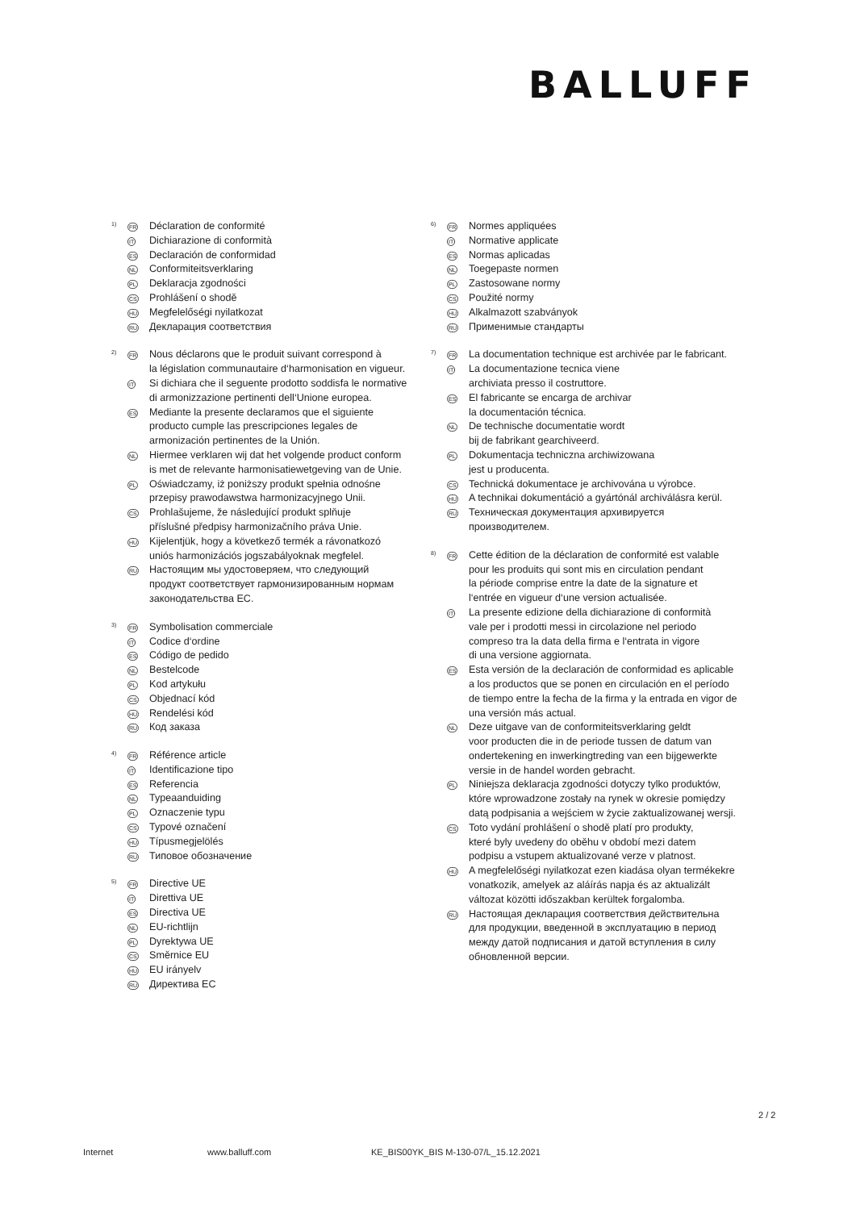BALLUFF
1)
FR
Déclaration de conformité
IT
Dichiarazione di conformità
ES
Declaración de conformidad
NL
Conformiteitsverklaring
PL
Deklaracja zgodności
CS
Prohlášení o shodě
HU
Megfelelőségi nyilatkozat
RU
Декларация соответствия
2)
FR
Nous déclarons que le produit suivant correspond à
la législation communautaire d‘harmonisation en vigueur.
IT
Si dichiara che il seguente prodotto soddisfa le normative
di armonizzazione pertinenti dell‘Unione europea.
ES
Mediante la presente declaramos que el siguiente
producto cumple las prescripciones legales de
armonización pertinentes de la Unión.
NL
Hiermee verklaren wij dat het volgende product conform
is met de relevante harmonisatiewetgeving van de Unie.
PL
Oświadczamy, iż poniższy produkt spełnia odnośne
przepisy prawodawstwa harmonizacyjnego Unii.
CS
Prohlašujeme, že následující produkt splňuje
příslušné předpisy harmonizačního práva Unie.
HU
Kijelentjük, hogy a következő termék a rávonatkozó
uniós harmonizációs jogszabályoknak megfelel.
RU
Настоящим мы удостоверяем, что следующий
продукт соответствует гармонизированным нормам
законодательства ЕС.
3)
FR
Symbolisation commerciale
IT
Codice d‘ordine
ES
Código de pedido
NL
Bestelcode
PL
Kod artykułu
CS
Objednací kód
HU
Rendelési kód
RU
Код заказа
4)
FR
Référence article
IT
Identificazione tipo
ES
Referencia
NL
Typeaanduiding
PL
Oznaczenie typu
CS
Typové označení
HU
Típusmegjelölés
RU
Типовое обозначение
5)
FR
Directive UE
IT
Direttiva UE
ES
Directiva UE
NL
EU-richtlijn
PL
Dyrektywa UE
CS
Směrnice EU
HU
EU irányelv
RU
Директива ЕС
6)
FR
Normes appliquées
IT
Normative applicate
ES
Normas aplicadas
NL
Toegepaste normen
PL
Zastosowane normy
CS
Použité normy
HU
Alkalmazott szabványok
RU
Применимые стандарты
7)
FR
La documentation technique est archivée par le fabricant.
IT
La documentazione tecnica viene
archiviata presso il costruttore.
ES
El fabricante se encarga de archivar
la documentación técnica.
NL
De technische documentatie wordt
bij de fabrikant gearchiveerd.
PL
Dokumentacja techniczna archiwizowana
jest u producenta.
CS
Technická dokumentace je archivována u výrobce.
HU
A technikai dokumentáció a gyártónál archiválásra kerül.
RU
Техническая документация архивируется
производителем.
8)
FR
Cette édition de la déclaration de conformité est valable
pour les produits qui sont mis en circulation pendant
la période comprise entre la date de la signature et
l‘entrée en vigueur d‘une version actualisée.
IT
La presente edizione della dichiarazione di conformità
vale per i prodotti messi in circolazione nel periodo
compreso tra la data della firma e l‘entrata in vigore
di una versione aggiornata.
ES
Esta versión de la declaración de conformidad es aplicable
a los productos que se ponen en circulación en el período
de tiempo entre la fecha de la firma y la entrada en vigor de
una versión más actual.
NL
Deze uitgave van de conformiteitsverklaring geldt
voor producten die in de periode tussen de datum van
ondertekening en inwerkingtreding van een bijgewerkte
versie in de handel worden gebracht.
PL
Niniejsza deklaracja zgodności dotyczy tylko produktów,
które wprowadzone zostały na rynek w okresie pomiędzy
datą podpisania a wejściem w życie zaktualizowanej wersji.
CS
Toto vydání prohlášení o shodě platí pro produkty,
které byly uvedeny do oběhu v období mezi datem
podpisu a vstupem aktualizované verze v platnost.
HU
A megfelelőségi nyilatkozat ezen kiadása olyan termékekre
vonatkozik, amelyek az aláírás napja és az aktualizált
változat közötti időszakban kerültek forgalomba.
RU
Настоящая декларация соответствия действительна
для продукции, введенной в эксплуатацию в период
между датой подписания и датой вступления в силу
обновленной версии.
2 / 2
Internet www.balluff.com KE_BIS00YK_BIS M-130-07/L_15.12.2021